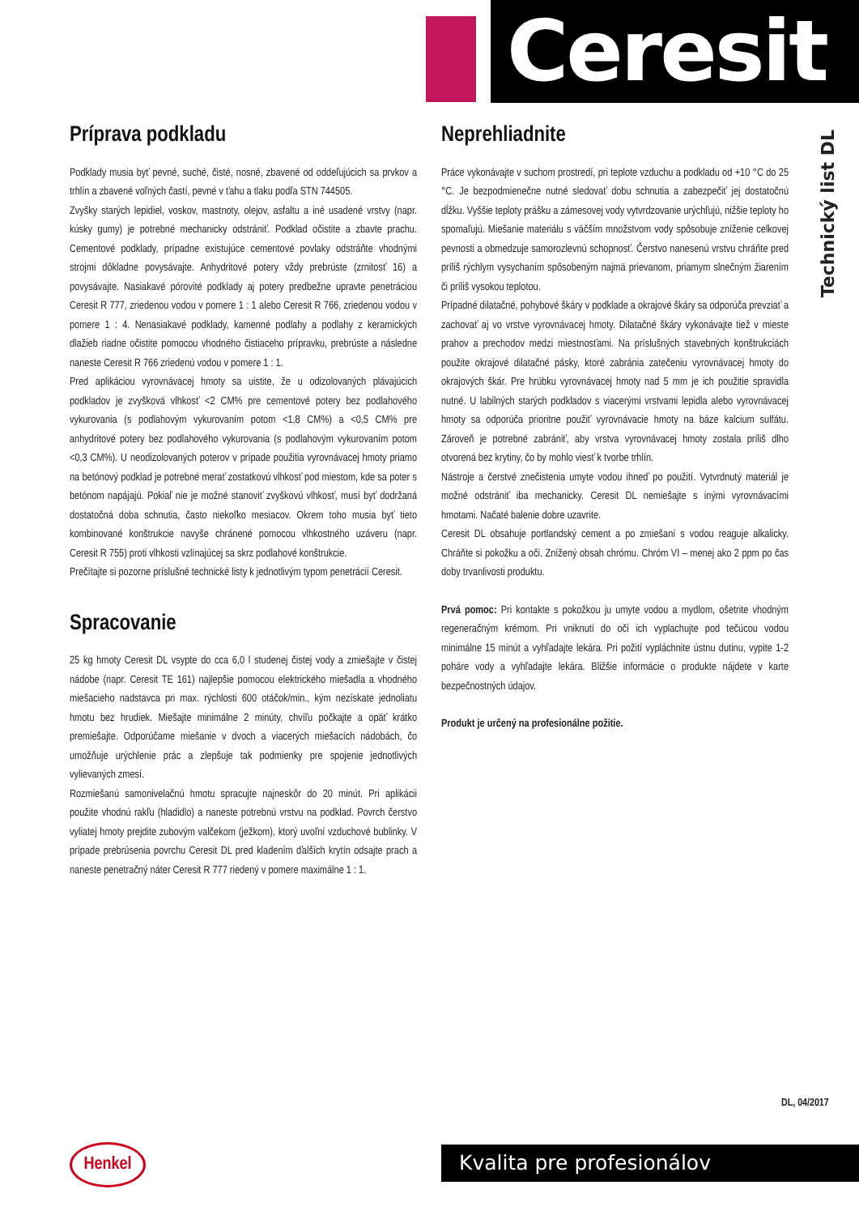Ceresit
Technický list DL
Príprava podkladu
Podklady musia byť pevné, suché, čisté, nosné, zbavené od oddeľujúcich sa prvkov a trhlín a zbavené voľných častí, pevné v ťahu a tlaku podľa STN 744505.
Zvyšky starých lepidiel, voskov, mastnoty, olejov, asfaltu a iné usadené vrstvy (napr. kúsky gumy) je potrebné mechanicky odstrániť. Podklad očistite a zbavte prachu. Cementové podklady, prípadne existujúce cementové povlaky odstráňte vhodnými strojmi dôkladne povysávajte. Anhydritové potery vždy prebrúste (zrnitosť 16) a povysávajte. Nasiakavé pórovité podklady aj potery predbežne upravte penetráciou Ceresit R 777, zriedenou vodou v pomere 1 : 1 alebo Ceresit R 766, zriedenou vodou v pomere 1 : 4. Nenasiakavé podklady, kamenné podlahy a podlahy z keramických dlažieb riadne očistite pomocou vhodného čistiaceho prípravku, prebrúste a následne naneste Ceresit R 766 zriedenú vodou v pomere 1 : 1.
Pred aplikáciou vyrovnávacej hmoty sa uistite, že u odizolovaných plávajúcich podkladov je zvyšková vlhkosť <2 CM% pre cementové potery bez podlahového vykurovania (s podlahovým vykurovaním potom <1,8 CM%) a <0,5 CM% pre anhydritové potery bez podlahového vykurovania (s podlahovým vykurovaním potom <0,3 CM%). U neodizolovaných poterov v prípade použitia vyrovnávacej hmoty priamo na betónový podklad je potrebné merať zostatkovú vlhkosť pod miestom, kde sa poter s betónom napájajú. Pokiaľ nie je možné stanoviť zvyškovú vlhkosť, musí byť dodržaná dostatočná doba schnutia, často niekoľko mesiacov. Okrem toho musia byť tieto kombinované konštrukcie navyše chránené pomocou vlhkostného uzáveru (napr. Ceresit R 755) proti vlhkosti vzlínajúcej sa skrz podlahové konštrukcie.
Prečítajte si pozorne príslušné technické listy k jednotlivým typom penetrácií Ceresit.
Spracovanie
25 kg hmoty Ceresit DL vsypte do cca 6,0 l studenej čistej vody a zmiešajte v čistej nádobe (napr. Ceresit TE 161) najlepšie pomocou elektrického miešadla a vhodného miešacieho nadstavca pri max. rýchlosti 600 otáčok/min., kým nezískate jednoliatu hmotu bez hrudiek. Miešajte minimálne 2 minúty, chvíľu počkajte a opäť krátko premiešajte. Odporúčame miešanie v dvoch a viacerých miešacích nádobách, čo umožňuje urýchlenie prác a zlepšuje tak podmienky pre spojenie jednotlivých vylievaných zmesí.
Rozmiešanú samonivelačnú hmotu spracujte najneskôr do 20 minút. Pri aplikácii použite vhodnú rakľu (hladidlo) a naneste potrebnú vrstvu na podklad. Povrch čerstvo vyliatej hmoty prejdite zubovým valčekom (ježkom), ktorý uvoľní vzduchové bublinky. V prípade prebrúsenia povrchu Ceresit DL pred kladením ďalších krytín odsajte prach a naneste penetračný náter Ceresit R 777 riedený v pomere maximálne 1 : 1.
Neprehliadnite
Práce vykonávajte v suchom prostredí, pri teplote vzduchu a podkladu od +10 °C do 25 °C. Je bezpodmienečne nutné sledovať dobu schnutia a zabezpečiť jej dostatočnú dĺžku. Vyššie teploty prášku a zámesovej vody vytvrdzovanie urýchľujú, nižšie teploty ho spomaľujú. Miešanie materiálu s väčším množstvom vody spôsobuje zníženie celkovej pevnosti a obmedzuje samorozlevnú schopnosť. Čerstvo nanesenú vrstvu chráňte pred príliš rýchlym vysychaním spôsobeným najmä prievanom, priamym slnečným žiarením či príliš vysokou teplotou.
Prípadné dilatačné, pohybové škáry v podklade a okrajové škáry sa odporúča prevziať a zachovať aj vo vrstve vyrovnávacej hmoty. Dilatačné škáry vykonávajte tiež v mieste prahov a prechodov medzi miestnosťami. Na príslušných stavebných konštrukciách použite okrajové dilatačné pásky, ktoré zabránia zatečeniu vyrovnávacej hmoty do okrajových škár. Pre hrúbku vyrovnávacej hmoty nad 5 mm je ich použitie spravidla nutné. U labilných starých podkladov s viacerými vrstvami lepidla alebo vyrovnávacej hmoty sa odporúča prioritne použiť vyrovnávacie hmoty na báze kalcium sulfátu. Zároveň je potrebné zabrániť, aby vrstva vyrovnávacej hmoty zostala príliš dlho otvorená bez krytiny, čo by mohlo viesť k tvorbe trhlín.
Nástroje a čerstvé znečistenia umyte vodou ihneď po použití. Vytvrdnutý materiál je možné odstrániť iba mechanicky. Ceresit DL nemiešajte s inými vyrovnávacími hmotami. Načaté balenie dobre uzavrite.
Ceresit DL obsahuje portlandský cement a po zmiešaní s vodou reaguje alkalicky. Chráňte si pokožku a oči. Znížený obsah chrómu. Chróm VI – menej ako 2 ppm po čas doby trvanlivosti produktu.
Prvá pomoc: Pri kontakte s pokožkou ju umyte vodou a mydlom, ošetrite vhodným regeneračným krémom. Pri vniknutí do očí ich vyplachujte pod tečúcou vodou minimálne 15 minút a vyhľadajte lekára. Pri požití vypláchnite ústnu dutinu, vypite 1-2 poháre vody a vyhľadajte lekára. Bližšie informácie o produkte nájdete v karte bezpečnostných údajov.
Produkt je určený na profesionálne požitie.
DL, 04/2017
Henkel Kvalita pre profesionálov